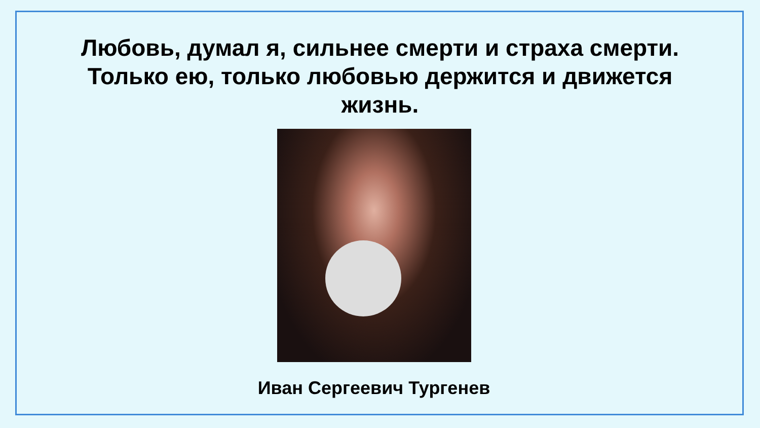Любовь, думал я, сильнее смерти и страха смерти.
Только ею, только любовью держится и движется
жизнь.
Иван Сергеевич Тургенев